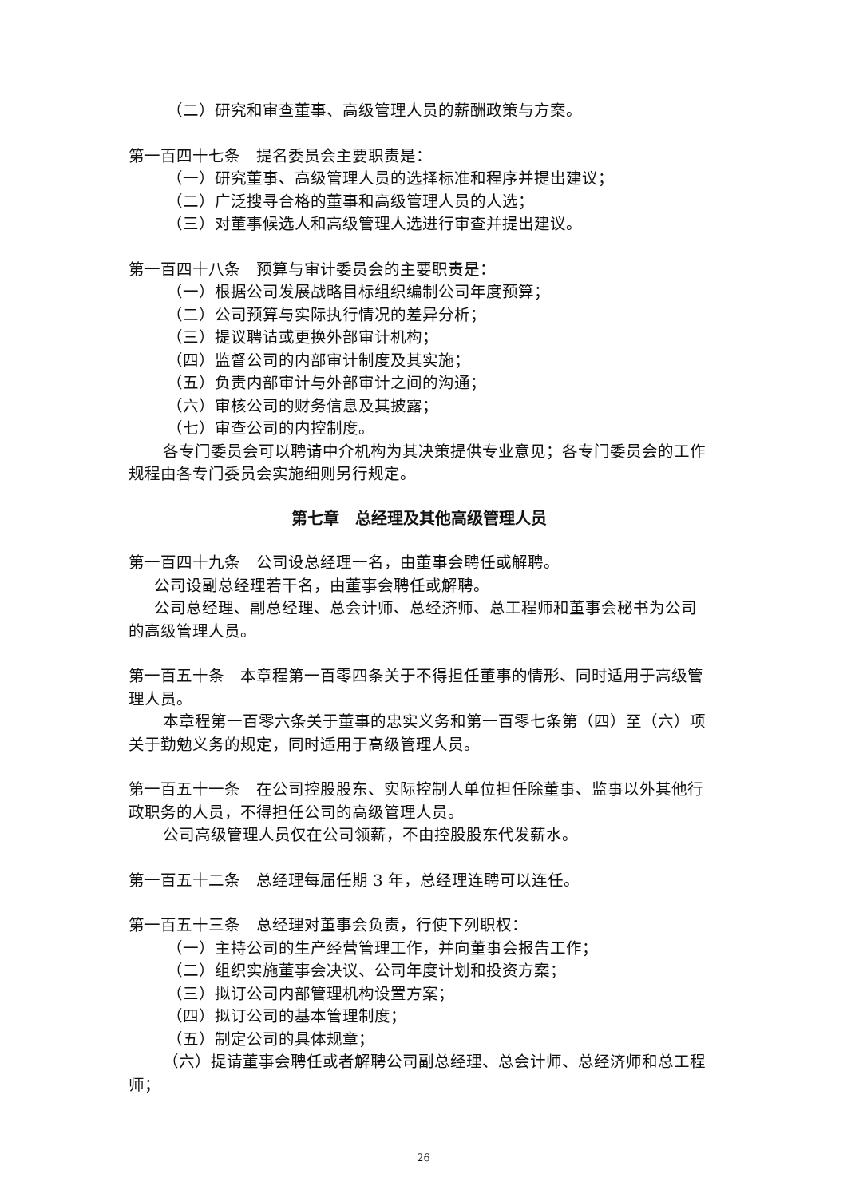（二）研究和审查董事、高级管理人员的薪酬政策与方案。
第一百四十七条　提名委员会主要职责是：
（一）研究董事、高级管理人员的选择标准和程序并提出建议；
（二）广泛搜寻合格的董事和高级管理人员的人选；
（三）对董事候选人和高级管理人选进行审查并提出建议。
第一百四十八条　预算与审计委员会的主要职责是：
（一）根据公司发展战略目标组织编制公司年度预算；
（二）公司预算与实际执行情况的差异分析；
（三）提议聘请或更换外部审计机构；
（四）监督公司的内部审计制度及其实施；
（五）负责内部审计与外部审计之间的沟通；
（六）审核公司的财务信息及其披露；
（七）审查公司的内控制度。
各专门委员会可以聘请中介机构为其决策提供专业意见；各专门委员会的工作规程由各专门委员会实施细则另行规定。
第七章　总经理及其他高级管理人员
第一百四十九条　公司设总经理一名，由董事会聘任或解聘。
公司设副总经理若干名，由董事会聘任或解聘。
公司总经理、副总经理、总会计师、总经济师、总工程师和董事会秘书为公司的高级管理人员。
第一百五十条　本章程第一百零四条关于不得担任董事的情形、同时适用于高级管理人员。
本章程第一百零六条关于董事的忠实义务和第一百零七条第（四）至（六）项关于勤勉义务的规定，同时适用于高级管理人员。
第一百五十一条　在公司控股股东、实际控制人单位担任除董事、监事以外其他行政职务的人员，不得担任公司的高级管理人员。
公司高级管理人员仅在公司领薪，不由控股股东代发薪水。
第一百五十二条　总经理每届任期 3 年，总经理连聘可以连任。
第一百五十三条　总经理对董事会负责，行使下列职权：
（一）主持公司的生产经营管理工作，并向董事会报告工作；
（二）组织实施董事会决议、公司年度计划和投资方案；
（三）拟订公司内部管理机构设置方案；
（四）拟订公司的基本管理制度；
（五）制定公司的具体规章；
（六）提请董事会聘任或者解聘公司副总经理、总会计师、总经济师和总工程师；
26